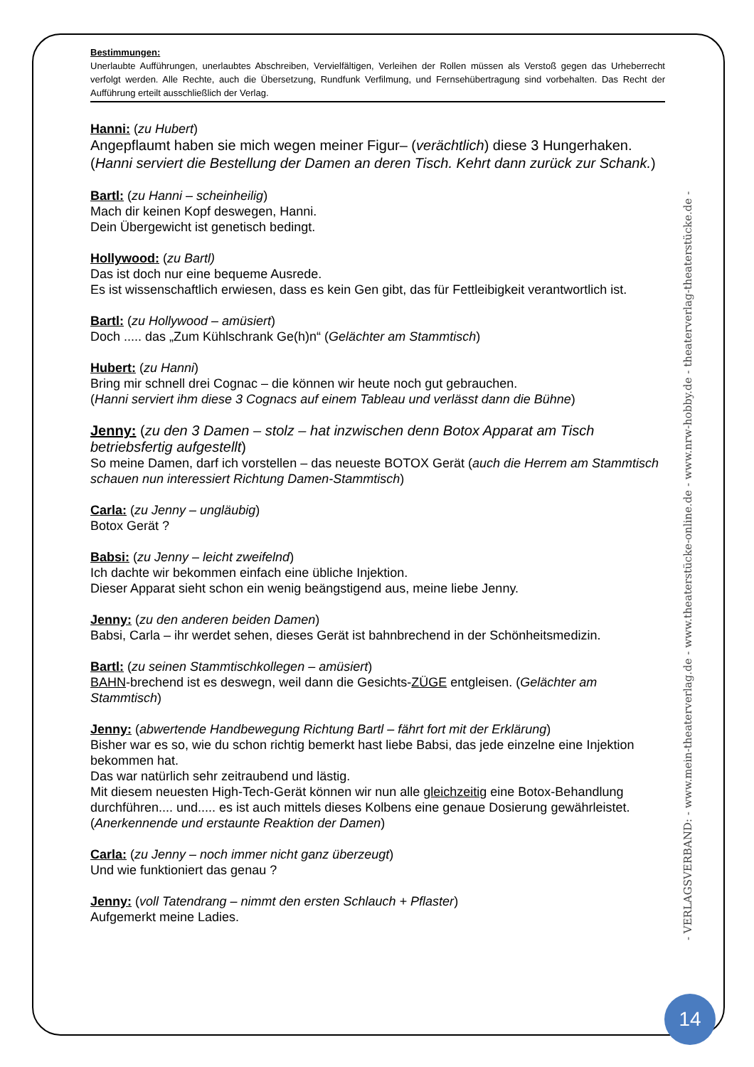Bestimmungen:
Unerlaubte Aufführungen, unerlaubtes Abschreiben, Vervielfältigen, Verleihen der Rollen müssen als Verstoß gegen das Urheberrecht verfolgt werden. Alle Rechte, auch die Übersetzung, Rundfunk Verfilmung, und Fernsehübertragung sind vorbehalten. Das Recht der Aufführung erteilt ausschließlich der Verlag.
Hanni: (zu Hubert)
Angepflaumt haben sie mich wegen meiner Figur– (verächtlich) diese 3 Hungerhaken. (Hanni serviert die Bestellung der Damen an deren Tisch. Kehrt dann zurück zur Schank.)
Bartl: (zu Hanni – scheinheilig)
Mach dir keinen Kopf deswegen, Hanni.
Dein Übergewicht ist genetisch bedingt.
Hollywood: (zu Bartl)
Das ist doch nur eine bequeme Ausrede.
Es ist wissenschaftlich erwiesen, dass es kein Gen gibt, das für Fettleibigkeit verantwortlich ist.
Bartl: (zu Hollywood – amüsiert)
Doch ..... das „Zum Kühlschrank Ge(h)n“ (Gelächter am Stammtisch)
Hubert: (zu Hanni)
Bring mir schnell drei Cognac – die können wir heute noch gut gebrauchen.
(Hanni serviert ihm diese 3 Cognacs auf einem Tableau und verlässt dann die Bühne)
Jenny: (zu den 3 Damen – stolz – hat inzwischen denn Botox Apparat am Tisch betriebsfertig aufgestellt)
So meine Damen, darf ich vorstellen – das neueste BOTOX Gerät (auch die Herrem am Stammtisch schauen nun interessiert Richtung Damen-Stammtisch)
Carla: (zu Jenny – ungläubig)
Botox Gerät ?
Babsi: (zu Jenny – leicht zweifelnd)
Ich dachte wir bekommen einfach eine übliche Injektion.
Dieser Apparat sieht schon ein wenig beängstigend aus, meine liebe Jenny.
Jenny: (zu den anderen beiden Damen)
Babsi, Carla – ihr werdet sehen, dieses Gerät ist bahnbrechend in der Schönheitsmedizin.
Bartl: (zu seinen Stammtischkollegen – amüsiert)
BAHN-brechend ist es deswegn, weil dann die Gesichts-ZÜGE entgleisen. (Gelächter am Stammtisch)
Jenny: (abwertende Handbewegung Richtung Bartl – fährt fort mit der Erklärung)
Bisher war es so, wie du schon richtig bemerkt hast liebe Babsi, das jede einzelne eine Injektion bekommen hat.
Das war natürlich sehr zeitraubend und lästig.
Mit diesem neuesten High-Tech-Gerät können wir nun alle gleichzeitig eine Botox-Behandlung durchführen.... und..... es ist auch mittels dieses Kolbens eine genaue Dosierung gewährleistet. (Anerkennende und erstaunte Reaktion der Damen)
Carla: (zu Jenny – noch immer nicht ganz überzeugt)
Und wie funktioniert das genau ?
Jenny: (voll Tatendrang – nimmt den ersten Schlauch + Pflaster)
Aufgemerkt meine Ladies.
- VERLAGSVERBAND: - www.mein-theaterverlag.de - www.theaterstücke-online.de - www.nrw-hobby.de - theaterverlag-theaterstücke.de -
14